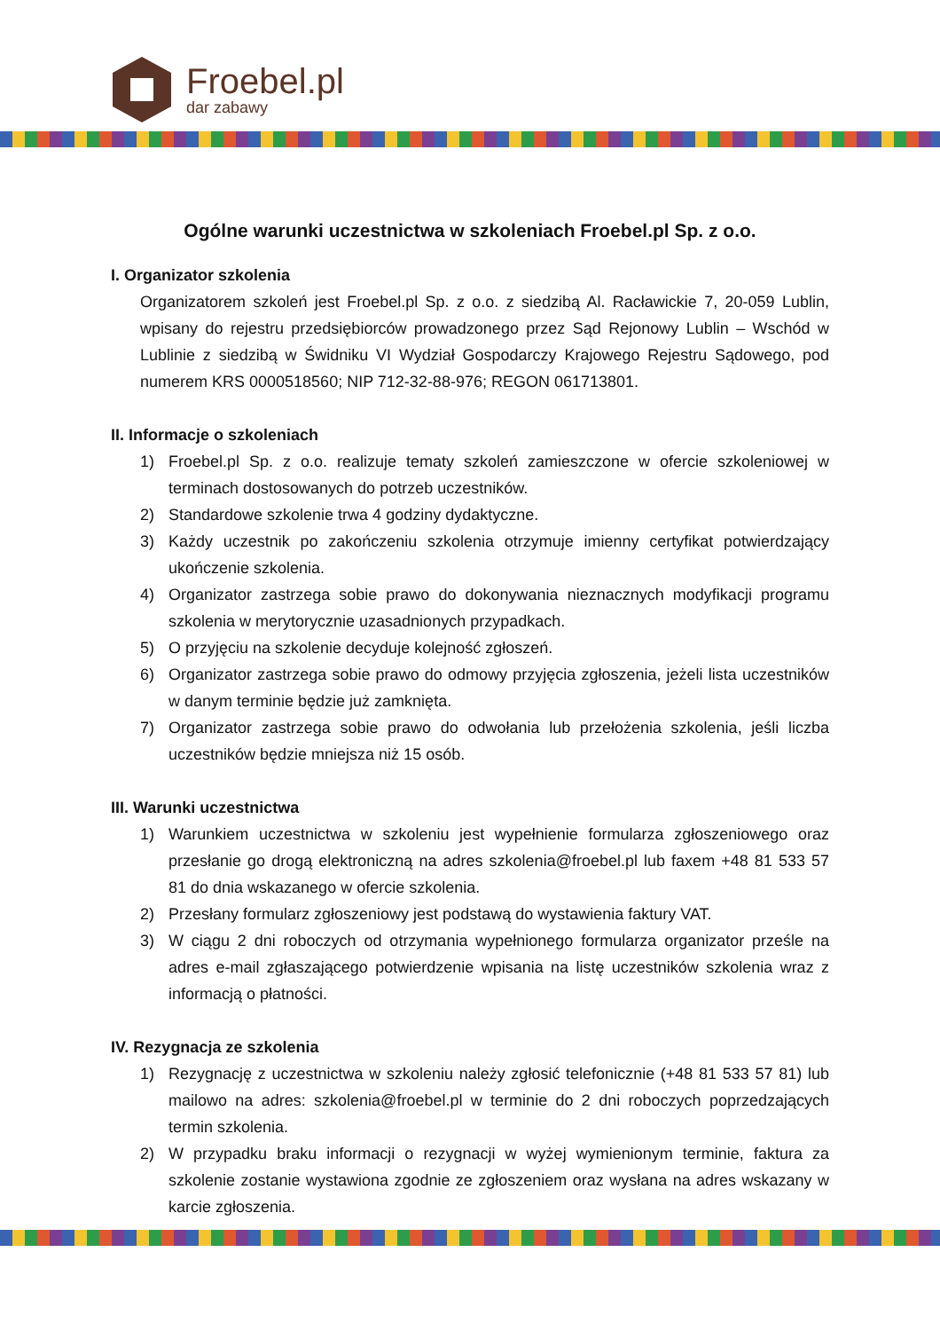Froebel.pl
dar zabawy
Ogólne warunki uczestnictwa w szkoleniach Froebel.pl Sp. z o.o.
I. Organizator szkolenia
Organizatorem szkoleń jest Froebel.pl Sp. z o.o. z siedzibą Al. Racławickie 7, 20-059 Lublin, wpisany do rejestru przedsiębiorców prowadzonego przez Sąd Rejonowy Lublin – Wschód w Lublinie z siedzibą w Świdniku VI Wydział Gospodarczy Krajowego Rejestru Sądowego, pod numerem KRS 0000518560; NIP 712-32-88-976; REGON 061713801.
II. Informacje o szkoleniach
1) Froebel.pl Sp. z o.o. realizuje tematy szkoleń zamieszczone w ofercie szkoleniowej w terminach dostosowanych do potrzeb uczestników.
2) Standardowe szkolenie trwa 4 godziny dydaktyczne.
3) Każdy uczestnik po zakończeniu szkolenia otrzymuje imienny certyfikat potwierdzający ukończenie szkolenia.
4) Organizator zastrzega sobie prawo do dokonywania nieznacznych modyfikacji programu szkolenia w merytorycznie uzasadnionych przypadkach.
5) O przyjęciu na szkolenie decyduje kolejność zgłoszeń.
6) Organizator zastrzega sobie prawo do odmowy przyjęcia zgłoszenia, jeżeli lista uczestników w danym terminie będzie już zamknięta.
7) Organizator zastrzega sobie prawo do odwołania lub przełożenia szkolenia, jeśli liczba uczestników będzie mniejsza niż 15 osób.
III. Warunki uczestnictwa
1) Warunkiem uczestnictwa w szkoleniu jest wypełnienie formularza zgłoszeniowego oraz przesłanie go drogą elektroniczną na adres szkolenia@froebel.pl lub faxem +48 81 533 57 81 do dnia wskazanego w ofercie szkolenia.
2) Przesłany formularz zgłoszeniowy jest podstawą do wystawienia faktury VAT.
3) W ciągu 2 dni roboczych od otrzymania wypełnionego formularza organizator prześle na adres e-mail zgłaszającego potwierdzenie wpisania na listę uczestników szkolenia wraz z informacją o płatności.
IV. Rezygnacja ze szkolenia
1) Rezygnację z uczestnictwa w szkoleniu należy zgłosić telefonicznie (+48 81 533 57 81) lub mailowo na adres: szkolenia@froebel.pl w terminie do 2 dni roboczych poprzedzających termin szkolenia.
2) W przypadku braku informacji o rezygnacji w wyżej wymienionym terminie, faktura za szkolenie zostanie wystawiona zgodnie ze zgłoszeniem oraz wysłana na adres wskazany w karcie zgłoszenia.